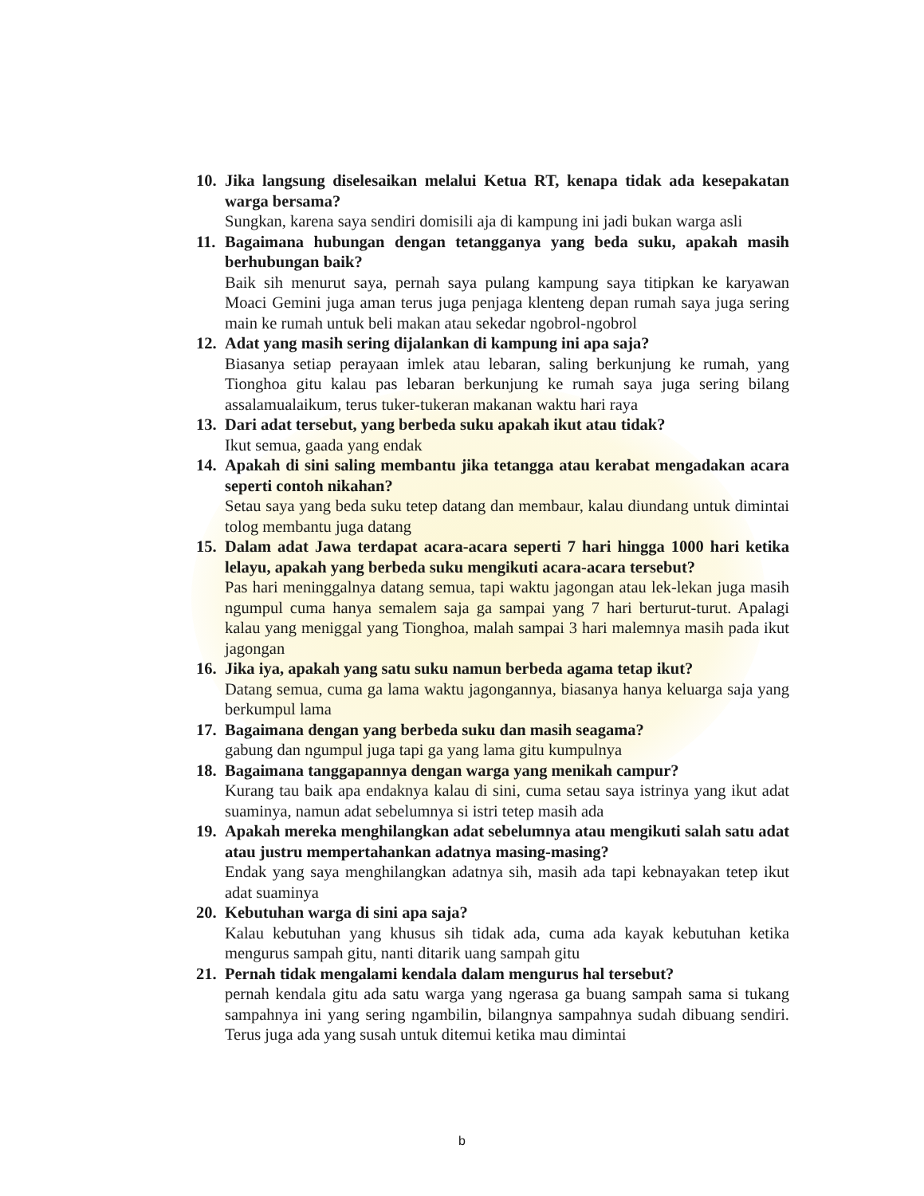10. Jika langsung diselesaikan melalui Ketua RT, kenapa tidak ada kesepakatan warga bersama?
Sungkan, karena saya sendiri domisili aja di kampung ini jadi bukan warga asli
11. Bagaimana hubungan dengan tetangganya yang beda suku, apakah masih berhubungan baik?
Baik sih menurut saya, pernah saya pulang kampung saya titipkan ke karyawan Moaci Gemini juga aman terus juga penjaga klenteng depan rumah saya juga sering main ke rumah untuk beli makan atau sekedar ngobrol-ngobrol
12. Adat yang masih sering dijalankan di kampung ini apa saja?
Biasanya setiap perayaan imlek atau lebaran, saling berkunjung ke rumah, yang Tionghoa gitu kalau pas lebaran berkunjung ke rumah saya juga sering bilang assalamualaikum, terus tuker-tukeran makanan waktu hari raya
13. Dari adat tersebut, yang berbeda suku apakah ikut atau tidak?
Ikut semua, gaada yang endak
14. Apakah di sini saling membantu jika tetangga atau kerabat mengadakan acara seperti contoh nikahan?
Setau saya yang beda suku tetep datang dan membaur, kalau diundang untuk dimintai tolog membantu juga datang
15. Dalam adat Jawa terdapat acara-acara seperti 7 hari hingga 1000 hari ketika lelayu, apakah yang berbeda suku mengikuti acara-acara tersebut?
Pas hari meninggalnya datang semua, tapi waktu jagongan atau lek-lekan juga masih ngumpul cuma hanya semalem saja ga sampai yang 7 hari berturut-turut. Apalagi kalau yang meniggal yang Tionghoa, malah sampai 3 hari malemnya masih pada ikut jagongan
16. Jika iya, apakah yang satu suku namun berbeda agama tetap ikut?
Datang semua, cuma ga lama waktu jagongannya, biasanya hanya keluarga saja yang berkumpul lama
17. Bagaimana dengan yang berbeda suku dan masih seagama?
gabung dan ngumpul juga tapi ga yang lama gitu kumpulnya
18. Bagaimana tanggapannya dengan warga yang menikah campur?
Kurang tau baik apa endaknya kalau di sini, cuma setau saya istrinya yang ikut adat suaminya, namun adat sebelumnya si istri tetep masih ada
19. Apakah mereka menghilangkan adat sebelumnya atau mengikuti salah satu adat atau justru mempertahankan adatnya masing-masing?
Endak yang saya menghilangkan adatnya sih, masih ada tapi kebnayakan tetep ikut adat suaminya
20. Kebutuhan warga di sini apa saja?
Kalau kebutuhan yang khusus sih tidak ada, cuma ada kayak kebutuhan ketika mengurus sampah gitu, nanti ditarik uang sampah gitu
21. Pernah tidak mengalami kendala dalam mengurus hal tersebut?
pernah kendala gitu ada satu warga yang ngerasa ga buang sampah sama si tukang sampahnya ini yang sering ngambilin, bilangnya sampahnya sudah dibuang sendiri. Terus juga ada yang susah untuk ditemui ketika mau dimintai
b